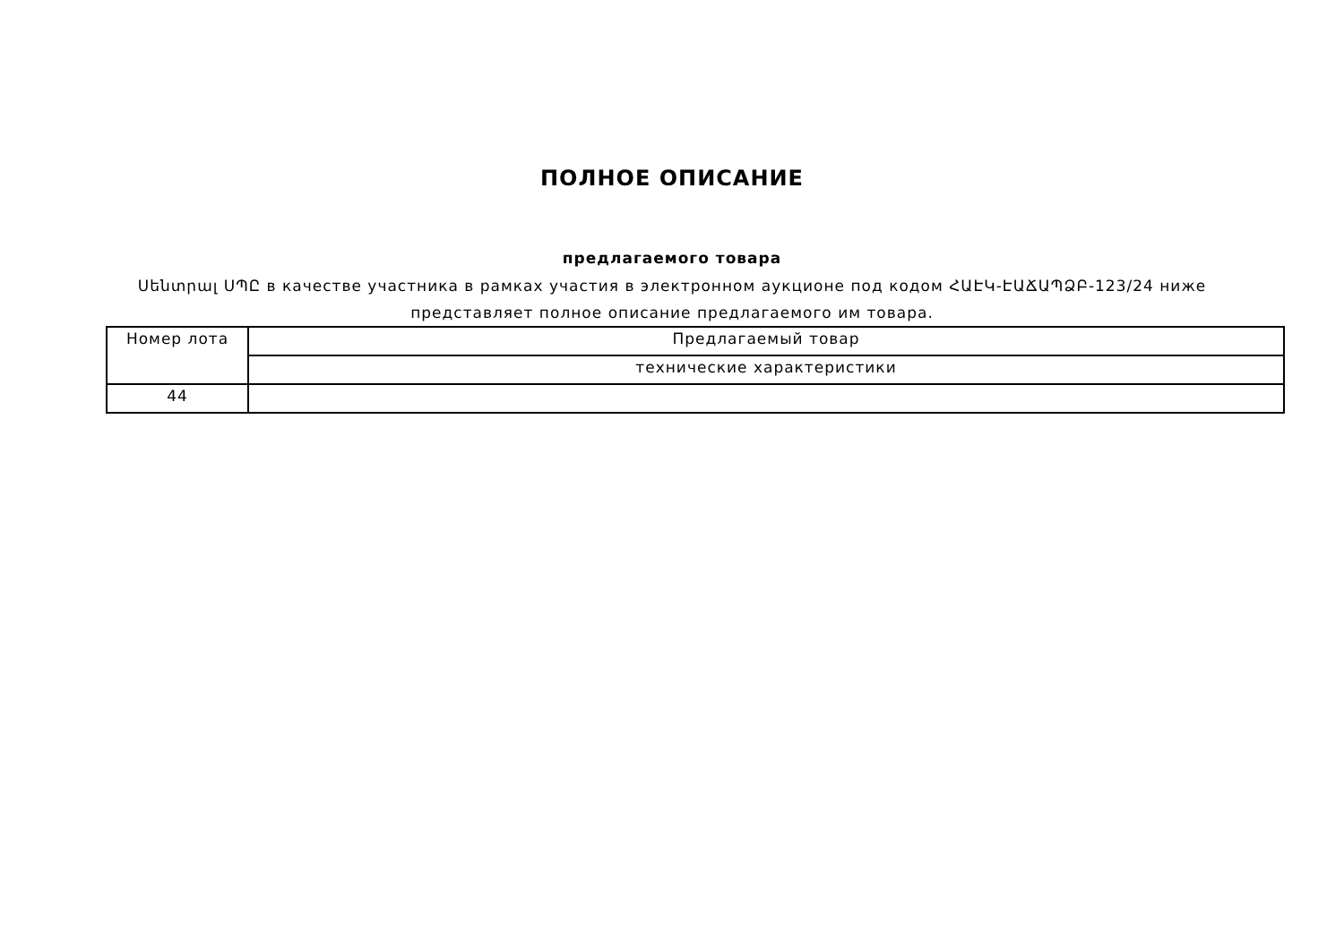ПОЛНОЕ ОПИСАНИЕ
предлагаемого товара
Սենտրալ ՍՊԸ в качестве участника в рамках участия в электронном аукционе под кодом ՀԱԷԿ-ԷԱՃԱՊՁԲ-123/24 ниже представляет полное описание предлагаемого им товара.
| Номер лота | Предлагаемый товар |
| --- | --- |
| | технические характеристики |
| 44 | |